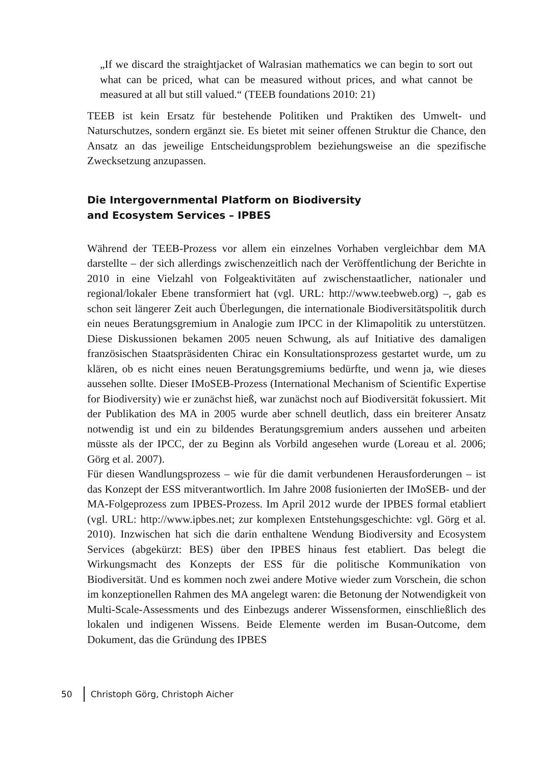„If we discard the straightjacket of Walrasian mathematics we can begin to sort out what can be priced, what can be measured without prices, and what cannot be measured at all but still valued.“ (TEEB foundations 2010: 21)
TEEB ist kein Ersatz für bestehende Politiken und Praktiken des Umwelt- und Naturschutzes, sondern ergänzt sie. Es bietet mit seiner offenen Struktur die Chance, den Ansatz an das jeweilige Entscheidungsproblem beziehungsweise an die spezifische Zwecksetzung anzupassen.
Die Intergovernmental Platform on Biodiversity
and Ecosystem Services – IPBES
Während der TEEB-Prozess vor allem ein einzelnes Vorhaben vergleichbar dem MA darstellte – der sich allerdings zwischenzeitlich nach der Veröffentlichung der Berichte in 2010 in eine Vielzahl von Folgeaktivitäten auf zwischenstaatlicher, nationaler und regional/lokaler Ebene transformiert hat (vgl. URL: http://www.teebweb.org) –, gab es schon seit längerer Zeit auch Überlegungen, die internationale Biodiversitätspolitik durch ein neues Beratungsgremium in Analogie zum IPCC in der Klimapolitik zu unterstützen. Diese Diskussionen bekamen 2005 neuen Schwung, als auf Initiative des damaligen französischen Staatspräsidenten Chirac ein Konsultationsprozess gestartet wurde, um zu klären, ob es nicht eines neuen Beratungsgremiums bedürfte, und wenn ja, wie dieses aussehen sollte. Dieser IMoSEB-Prozess (International Mechanism of Scientific Expertise for Biodiversity) wie er zunächst hieß, war zunächst noch auf Biodiversität fokussiert. Mit der Publikation des MA in 2005 wurde aber schnell deutlich, dass ein breiterer Ansatz notwendig ist und ein zu bildendes Beratungsgremium anders aussehen und arbeiten müsste als der IPCC, der zu Beginn als Vorbild angesehen wurde (Loreau et al. 2006; Görg et al. 2007).
Für diesen Wandlungsprozess – wie für die damit verbundenen Herausforderungen – ist das Konzept der ESS mitverantwortlich. Im Jahre 2008 fusionierten der IMoSEB- und der MA-Folgeprozess zum IPBES-Prozess. Im April 2012 wurde der IPBES formal etabliert (vgl. URL: http://www.ipbes.net; zur komplexen Entstehungsgeschichte: vgl. Görg et al. 2010). Inzwischen hat sich die darin enthaltene Wendung Biodiversity and Ecosystem Services (abgekürzt: BES) über den IPBES hinaus fest etabliert. Das belegt die Wirkungsmacht des Konzepts der ESS für die politische Kommunikation von Biodiversität. Und es kommen noch zwei andere Motive wieder zum Vorschein, die schon im konzeptionellen Rahmen des MA angelegt waren: die Betonung der Notwendigkeit von Multi-Scale-Assessments und des Einbezugs anderer Wissensformen, einschließlich des lokalen und indigenen Wissens. Beide Elemente werden im Busan-Outcome, dem Dokument, das die Gründung des IPBES
50 Christoph Görg, Christoph Aicher